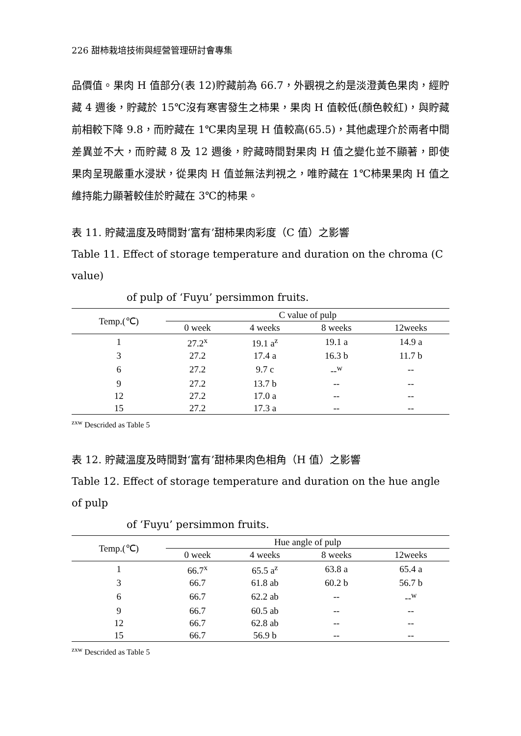226 甜柿栽培技術與經營管理研討會專集
品價值。果肉 H 值部分(表 12)貯藏前為 66.7，外觀視之約是淡澄黃色果肉，經貯藏 4 週後，貯藏於 15℃沒有寒害發生之柿果，果肉 H 值較低(顏色較紅)，與貯藏前相較下降 9.8，而貯藏在 1℃果肉呈現 H 值較高(65.5)，其他處理介於兩者中間差異並不大，而貯藏 8 及 12 週後，貯藏時間對果肉 H 值之變化並不顯著，即使果肉呈現嚴重水浸狀，從果肉 H 值並無法判視之，唯貯藏在 1℃柿果果肉 H 值之維持能力顯著較佳於貯藏在 3℃的柿果。
表 11. 貯藏溫度及時間對‘富有’甜柿果肉彩度（C 值）之影響
Table 11. Effect of storage temperature and duration on the chroma (C value)
of pulp of ‘Fuyu’ persimmon fruits.
| Temp.(℃) | C value of pulp | | | |
| --- | --- | --- | --- | --- |
| | 0 week | 4 weeks | 8 weeks | 12weeks |
| 1 | 27.2<sup>x</sup> | 19.1 a<sup>z</sup> | 19.1 a | 14.9 a |
| 3 | 27.2 | 17.4 a | 16.3 b | 11.7 b |
| 6 | 27.2 | 9.7 c | --<sup>w</sup> | -- |
| 9 | 27.2 | 13.7 b | -- | -- |
| 12 | 27.2 | 17.0 a | -- | -- |
| 15 | 27.2 | 17.3 a | -- | -- |
<sup>zxw</sup> Descrided as Table 5
表 12. 貯藏溫度及時間對‘富有’甜柿果肉色相角（H 值）之影響
Table 12. Effect of storage temperature and duration on the hue angle of pulp
of ‘Fuyu’ persimmon fruits.
| Temp.(℃) | Hue angle of pulp | | | |
| --- | --- | --- | --- | --- |
| | 0 week | 4 weeks | 8 weeks | 12weeks |
| 1 | 66.7<sup>x</sup> | 65.5 a<sup>z</sup> | 63.8 a | 65.4 a |
| 3 | 66.7 | 61.8 ab | 60.2 b | 56.7 b |
| 6 | 66.7 | 62.2 ab | -- | --<sup>w</sup> |
| 9 | 66.7 | 60.5 ab | -- | -- |
| 12 | 66.7 | 62.8 ab | -- | -- |
| 15 | 66.7 | 56.9 b | -- | -- |
<sup>zxw</sup> Descrided as Table 5